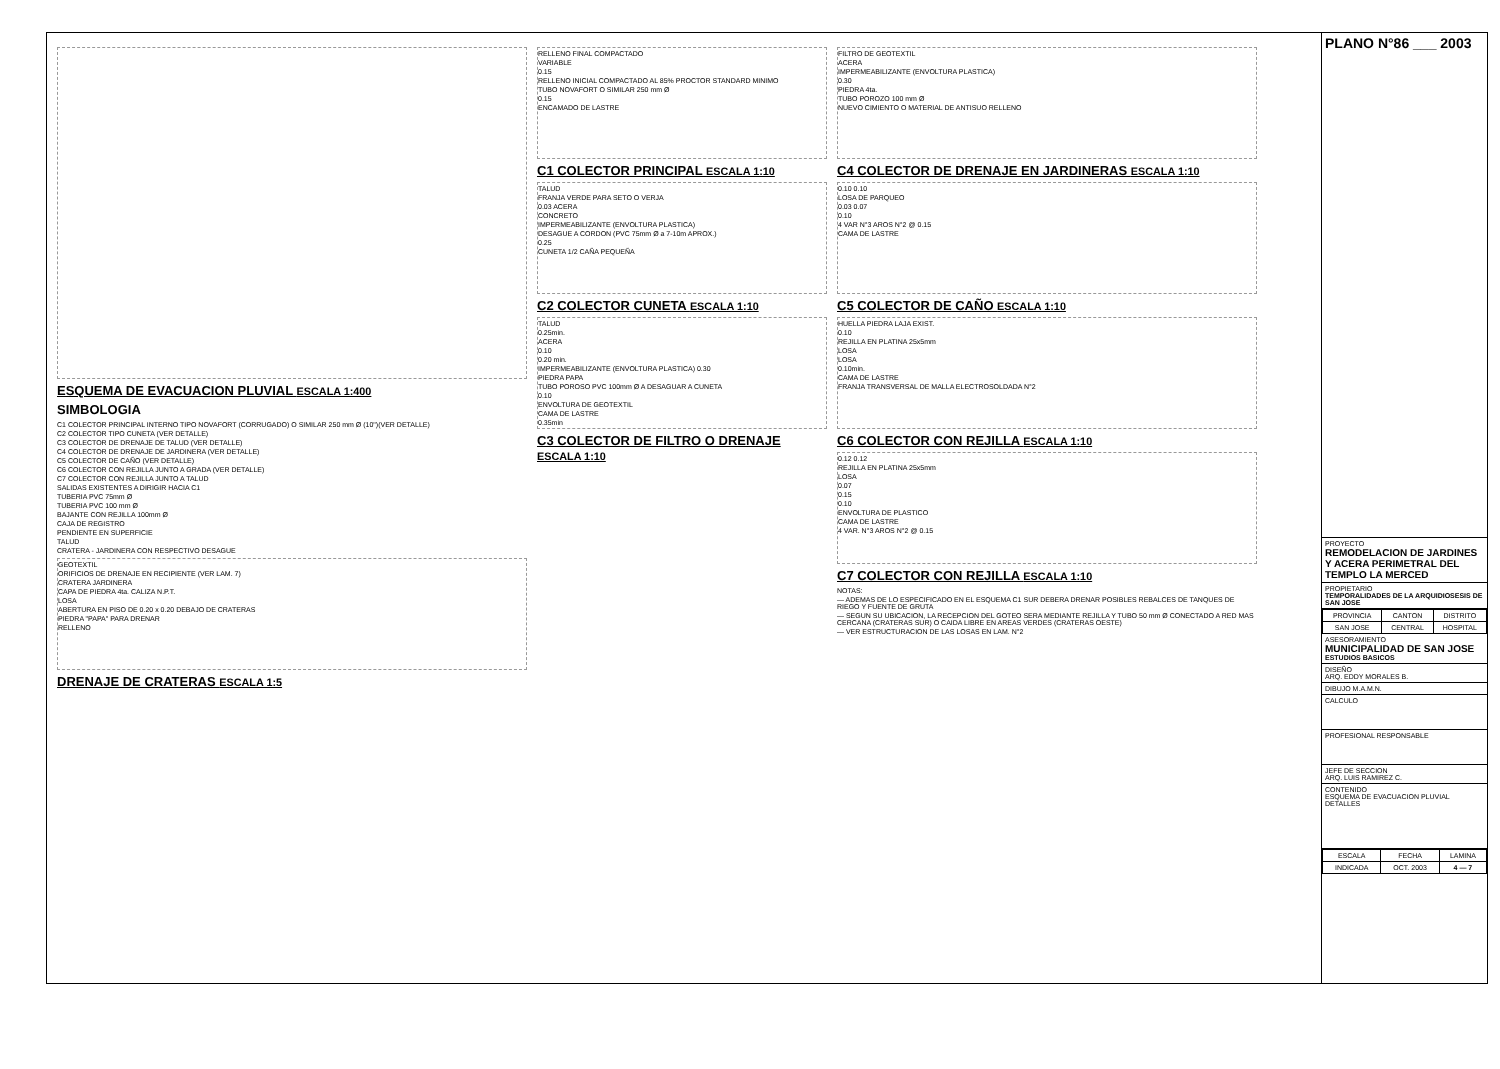ESQUEMA DE EVACUACION PLUVIAL ESCALA 1:400
SIMBOLOGIA
C1 COLECTOR PRINCIPAL INTERNO TIPO NOVAFORT (CORRUGADO) O SIMILAR 250 mm Ø (10")(VER DETALLE)
C2 COLECTOR TIPO CUNETA (VER DETALLE)
C3 COLECTOR DE DRENAJE DE TALUD (VER DETALLE)
C4 COLECTOR DE DRENAJE DE JARDINERA (VER DETALLE)
C5 COLECTOR DE CAÑO (VER DETALLE)
C6 COLECTOR CON REJILLA JUNTO A GRADA (VER DETALLE)
C7 COLECTOR CON REJILLA JUNTO A TALUD
SALIDAS EXISTENTES A DIRIGIR HACIA C1
TUBERIA PVC 75mm Ø
TUBERIA PVC 100 mm Ø
BAJANTE CON REJILLA 100mm Ø
CAJA DE REGISTRO
PENDIENTE EN SUPERFICIE
TALUD
CRATERA - JARDINERA CON RESPECTIVO DESAGUE
GEOTEXTIL
ORIFICIOS DE DRENAJE EN RECIPIENTE (VER LAM. 7)
CRATERA JARDINERA
CAPA DE PIEDRA 4ta. CALIZA N.P.T.
LOSA
ABERTURA EN PISO DE 0.20 x 0.20 DEBAJO DE CRATERAS
PIEDRA "PAPA" PARA DRENAR
RELLENO
DRENAJE DE CRATERAS ESCALA 1:5
RELLENO FINAL COMPACTADO
VARIABLE
0.15
RELLENO INICIAL COMPACTADO AL 85% PROCTOR STANDARD MINIMO
TUBO NOVAFORT O SIMILAR 250 mm Ø
0.15
ENCAMADO DE LASTRE
C1 COLECTOR PRINCIPAL ESCALA 1:10
TALUD
FRANJA VERDE PARA SETO O VERJA
0.03 ACERA
CONCRETO
IMPERMEABILIZANTE (ENVOLTURA PLASTICA)
DESAGUE A CORDON (PVC 75mm Ø a 7-10m APROX.)
0.25
CUNETA 1/2 CAÑA PEQUEÑA
C2 COLECTOR CUNETA ESCALA 1:10
TALUD
0.25min.
ACERA
0.10
0.20 min.
IMPERMEABILIZANTE (ENVOLTURA PLASTICA) 0.30
PIEDRA PAPA
TUBO POROSO PVC 100mm Ø A DESAGUAR A CUNETA
0.10
ENVOLTURA DE GEOTEXTIL
CAMA DE LASTRE
0.35min
C3 COLECTOR DE FILTRO O DRENAJE ESCALA 1:10
FILTRO DE GEOTEXTIL
ACERA
IMPERMEABILIZANTE (ENVOLTURA PLASTICA)
0.30
PIEDRA 4ta.
TUBO POROZO 100 mm Ø
NUEVO CIMIENTO O MATERIAL DE ANTISUO RELLENO
C4 COLECTOR DE DRENAJE EN JARDINERAS ESCALA 1:10
0.10 0.10
LOSA DE PARQUEO
0.03 0.07
0.10
4 VAR N°3 AROS N°2 @ 0.15
CAMA DE LASTRE
C5 COLECTOR DE CAÑO ESCALA 1:10
HUELLA PIEDRA LAJA EXIST.
0.10
REJILLA EN PLATINA 25x5mm
LOSA
LOSA
0.10min.
CAMA DE LASTRE
FRANJA TRANSVERSAL DE MALLA ELECTROSOLDADA N°2
C6 COLECTOR CON REJILLA ESCALA 1:10
0.12 0.12
REJILLA EN PLATINA 25x5mm
LOSA
0.07
0.15
0.10
ENVOLTURA DE PLASTICO
CAMA DE LASTRE
4 VAR. N°3 AROS N°2 @ 0.15
C7 COLECTOR CON REJILLA ESCALA 1:10
NOTAS:
— ADEMAS DE LO ESPECIFICADO EN EL ESQUEMA C1 SUR DEBERA DRENAR POSIBLES REBALCES DE TANQUES DE RIEGO Y FUENTE DE GRUTA
— SEGUN SU UBICACION, LA RECEPCION DEL GOTEO SERA MEDIANTE REJILLA Y TUBO 50 mm Ø CONECTADO A RED MAS CERCANA (CRATERAS SUR) O CAIDA LIBRE EN AREAS VERDES (CRATERAS OESTE)
— VER ESTRUCTURACION DE LAS LOSAS EN LAM. N°2
PLANO N°86 ___ 2003
PROYECTO
REMODELACION DE JARDINES Y ACERA PERIMETRAL DEL TEMPLO LA MERCED
PROPIETARIO
TEMPORALIDADES DE LA ARQUIDIOSESIS DE SAN JOSE
| PROVINCIA | CANTON | DISTRITO |
| SAN JOSE | CENTRAL | HOSPITAL |
ASESORAMIENTO
MUNICIPALIDAD DE SAN JOSE
ESTUDIOS BASICOS
DISEÑO
ARQ. EDDY MORALES B.
DIBUJO M.A.M.N.
CALCULO
PROFESIONAL RESPONSABLE
JEFE DE SECCION
ARQ. LUIS RAMIREZ C.
CONTENIDO
ESQUEMA DE EVACUACION PLUVIAL DETALLES
| ESCALA | FECHA | LAMINA |
| INDICADA | OCT. 2003 | 4 — 7 |